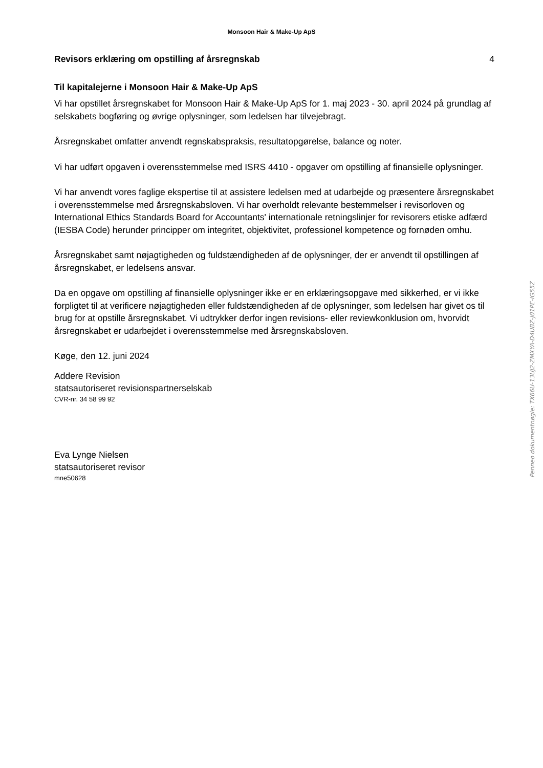Monsoon Hair & Make-Up ApS
Revisors erklæring om opstilling af årsregnskab 4
Til kapitalejerne i Monsoon Hair & Make-Up ApS
Vi har opstillet årsregnskabet for Monsoon Hair & Make-Up ApS for 1. maj 2023 - 30. april 2024 på grundlag af selskabets bogføring og øvrige oplysninger, som ledelsen har tilvejebragt.
Årsregnskabet omfatter anvendt regnskabspraksis, resultatopgørelse, balance og noter.
Vi har udført opgaven i overensstemmelse med ISRS 4410 - opgaver om opstilling af finansielle oplysninger.
Vi har anvendt vores faglige ekspertise til at assistere ledelsen med at udarbejde og præsentere årsregnskabet i overensstemmelse med årsregnskabsloven. Vi har overholdt relevante bestemmelser i revisorloven og International Ethics Standards Board for Accountants' internationale retningslinjer for revisorers etiske adfærd (IESBA Code) herunder principper om integritet, objektivitet, professionel kompetence og fornøden omhu.
Årsregnskabet samt nøjagtigheden og fuldstændigheden af de oplysninger, der er anvendt til opstillingen af årsregnskabet, er ledelsens ansvar.
Da en opgave om opstilling af finansielle oplysninger ikke er en erklæringsopgave med sikkerhed, er vi ikke forpligtet til at verificere nøjagtigheden eller fuldstændigheden af de oplysninger, som ledelsen har givet os til brug for at opstille årsregnskabet. Vi udtrykker derfor ingen revisions- eller reviewkonklusion om, hvorvidt årsregnskabet er udarbejdet i overensstemmelse med årsregnskabsloven.
Køge, den 12. juni 2024
Addere Revision
statsautoriseret revisionspartnerselskab
CVR-nr. 34 58 99 92
Eva Lynge Nielsen
statsautoriseret revisor
mne50628
Penneo dokumentnøgle: TX66U-13UJ2-ZMXYA-D4UBZ-J01PE-IG55Z